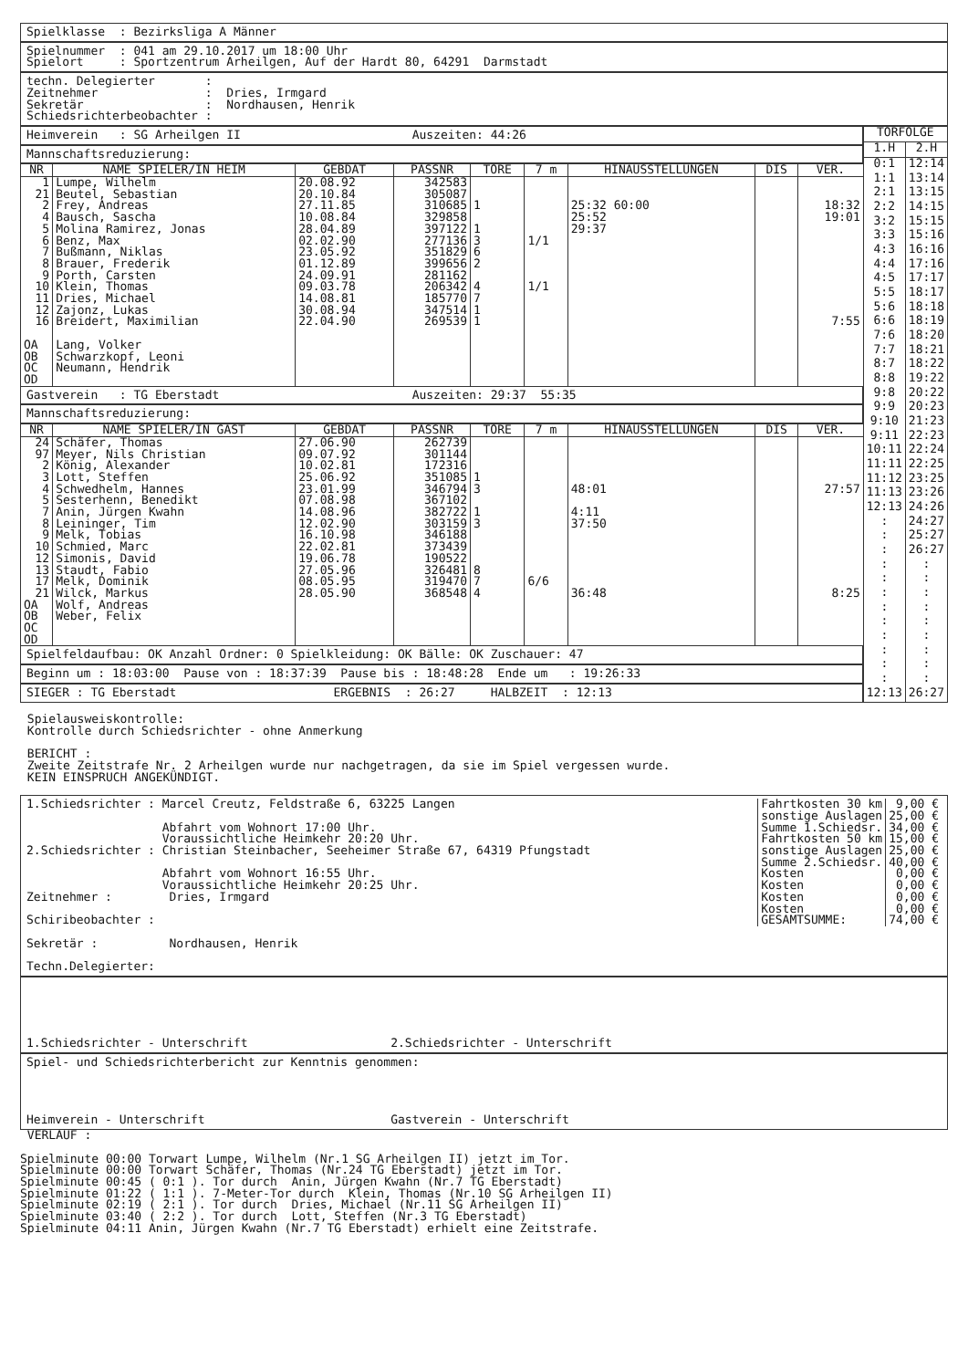Spielklasse  : Bezirksliga A Männer
Spielnummer  : 041 am 29.10.2017 um 18:00 Uhr
Spielort     : Sportzentrum Arheilgen, Auf der Hardt 80, 64291  Darmstadt
techn. Delegierter       :
Zeitnehmer               :  Dries, Irmgard
Sekretär                 :  Nordhausen, Henrik
Schiedsrichterbeobachter :
Heimverein   : SG Arheilgen II                        Auszeiten: 44:26
Mannschaftsreduzierung:
| NR | NAME SPIELER/IN HEIM | GEBDAT | PASSNR | TORE | 7 m | HINAUSSTELLUNGEN | DIS | VER. |
| --- | --- | --- | --- | --- | --- | --- | --- | --- |
| 1 | Lumpe, Wilhelm | 20.08.92 | 342583 | | | | | |
| 21 | Beutel, Sebastian | 20.10.84 | 305087 | | | | | |
| 2 | Frey, Andreas | 27.11.85 | 310685 | 1 | | 25:32 60:00 | | 18:32 |
| 4 | Bausch, Sascha | 10.08.84 | 329858 | | | 25:52 | | 19:01 |
| 5 | Molina Ramirez, Jonas | 28.04.89 | 397122 | 1 | | 29:37 | | |
| 6 | Benz, Max | 02.02.90 | 277136 | 3 | 1/1 | | | |
| 7 | Bußmann, Niklas | 23.05.92 | 351829 | 6 | | | | |
| 8 | Brauer, Frederik | 01.12.89 | 399656 | 2 | | | | |
| 9 | Porth, Carsten | 24.09.91 | 281162 | | | | | |
| 10 | Klein, Thomas | 09.03.78 | 206342 | 4 | 1/1 | | | |
| 11 | Dries, Michael | 14.08.81 | 185770 | 7 | | | | |
| 12 | Zajonz, Lukas | 30.08.94 | 347514 | 1 | | | | |
| 16 | Breidert, Maximilian | 22.04.90 | 269539 | 1 | | | | 7:55 |
| OA | Lang, Volker | | | | | | | |
| OB | Schwarzkopf, Leoni | | | | | | | |
| OC | Neumann, Hendrik | | | | | | | |
| OD | | | | | | | | |
Gastverein   : TG Eberstadt                           Auszeiten: 29:37  55:35
Mannschaftsreduzierung:
| NR | NAME SPIELER/IN GAST | GEBDAT | PASSNR | TORE | 7 m | HINAUSSTELLUNGEN | DIS | VER. |
| --- | --- | --- | --- | --- | --- | --- | --- | --- |
| 24 | Schäfer, Thomas | 27.06.90 | 262739 | | | | | |
| 97 | Meyer, Nils Christian | 09.07.92 | 301144 | | | | | |
| 2 | König, Alexander | 10.02.81 | 172316 | | | | | |
| 3 | Lott, Steffen | 25.06.92 | 351085 | 1 | | | | |
| 4 | Schwedhelm, Hannes | 23.01.99 | 346794 | 3 | | 48:01 | | 27:57 |
| 5 | Sesterhenn, Benedikt | 07.08.98 | 367102 | | | | | |
| 7 | Anin, Jürgen Kwahn | 14.08.96 | 382722 | 1 | | 4:11 | | |
| 8 | Leininger, Tim | 12.02.90 | 303159 | 3 | | 37:50 | | |
| 9 | Melk, Tobias | 16.10.98 | 346188 | | | | | |
| 10 | Schmied, Marc | 22.02.81 | 373439 | | | | | |
| 12 | Simonis, David | 19.06.78 | 190522 | | | | | |
| 13 | Staudt, Fabio | 27.05.96 | 326481 | 8 | | | | |
| 17 | Melk, Dominik | 08.05.95 | 319470 | 7 | 6/6 | | | |
| 21 | Wilck, Markus | 28.05.90 | 368548 | 4 | | 36:48 | | 8:25 |
| OA | Wolf, Andreas | | | | | | | |
| OB | Weber, Felix | | | | | | | |
| OC | | | | | | | | |
| OD | | | | | | | | |
Spielfeldaufbau: OK Anzahl Ordner: 0 Spielkleidung: OK Bälle: OK Zuschauer: 47
Beginn um : 18:03:00  Pause von : 18:37:39  Pause bis : 18:48:28  Ende um   : 19:26:33
SIEGER : TG Eberstadt                      ERGEBNIS  : 26:27     HALBZEIT  : 12:13
| TORFOLGE | |
| --- | --- |
| 1.H | 2.H |
| 0:1 | 12:14 |
| 1:1 | 13:14 |
| 2:1 | 13:15 |
| 2:2 | 14:15 |
| 3:2 | 15:15 |
| 3:3 | 15:16 |
| 4:3 | 16:16 |
| 4:4 | 17:16 |
| 4:5 | 17:17 |
| 5:5 | 18:17 |
| 5:6 | 18:18 |
| 6:6 | 18:19 |
| 7:6 | 18:20 |
| 7:7 | 18:21 |
| 8:7 | 18:22 |
| 8:8 | 19:22 |
| 9:8 | 20:22 |
| 9:9 | 20:23 |
| 9:10 | 21:23 |
| 9:11 | 22:23 |
| 10:11 | 22:24 |
| 11:11 | 22:25 |
| 11:12 | 23:25 |
| 11:13 | 23:26 |
| 12:13 | 24:26 |
| : | 24:27 |
| : | 25:27 |
| : | 26:27 |
| : | : |
| : | : |
| : | : |
| : | : |
| : | : |
| : | : |
| : | : |
| : | : |
| : | : |
| 12:13 | 26:27 |
 Spielausweiskontrolle:
 Kontrolle durch Schiedsrichter - ohne Anmerkung

 BERICHT :
 Zweite Zeitstrafe Nr. 2 Arheilgen wurde nur nachgetragen, da sie im Spiel vergessen wurde.
 KEIN EINSPRUCH ANGEKÜNDIGT.
1.Schiedsrichter : Marcel Creutz, Feldstraße 6, 63225 Langen

                   Abfahrt vom Wohnort 17:00 Uhr.
                   Voraussichtliche Heimkehr 20:20 Uhr.
2.Schiedsrichter : Christian Steinbacher, Seeheimer Straße 67, 64319 Pfungstadt

                   Abfahrt vom Wohnort 16:55 Uhr.
                   Voraussichtliche Heimkehr 20:25 Uhr.
Zeitnehmer :        Dries, Irmgard

Schiribeobachter :

Sekretär :          Nordhausen, Henrik

Techn.Delegierter:
| Fahrtkosten 30 km | 9,00 € |
| sonstige Auslagen | 25,00 € |
| Summe 1.Schiedsr. | 34,00 € |
| Fahrtkosten 50 km | 15,00 € |
| sonstige Auslagen | 25,00 € |
| Summe 2.Schiedsr. | 40,00 € |
| Kosten | 0,00 € |
| Kosten | 0,00 € |
| Kosten | 0,00 € |
| Kosten | 0,00 € |
| GESAMTSUMME: | 74,00 € |
1.Schiedsrichter - Unterschrift                    2.Schiedsrichter - Unterschrift
Spiel- und Schiedsrichterbericht zur Kenntnis genommen:




Heimverein - Unterschrift                          Gastverein - Unterschrift
 VERLAUF :

Spielminute 00:00 Torwart Lumpe, Wilhelm (Nr.1 SG Arheilgen II) jetzt im Tor.
Spielminute 00:00 Torwart Schäfer, Thomas (Nr.24 TG Eberstadt) jetzt im Tor.
Spielminute 00:45 ( 0:1 ). Tor durch  Anin, Jürgen Kwahn (Nr.7 TG Eberstadt)
Spielminute 01:22 ( 1:1 ). 7-Meter-Tor durch  Klein, Thomas (Nr.10 SG Arheilgen II)
Spielminute 02:19 ( 2:1 ). Tor durch  Dries, Michael (Nr.11 SG Arheilgen II)
Spielminute 03:40 ( 2:2 ). Tor durch  Lott, Steffen (Nr.3 TG Eberstadt)
Spielminute 04:11 Anin, Jürgen Kwahn (Nr.7 TG Eberstadt) erhielt eine Zeitstrafe.